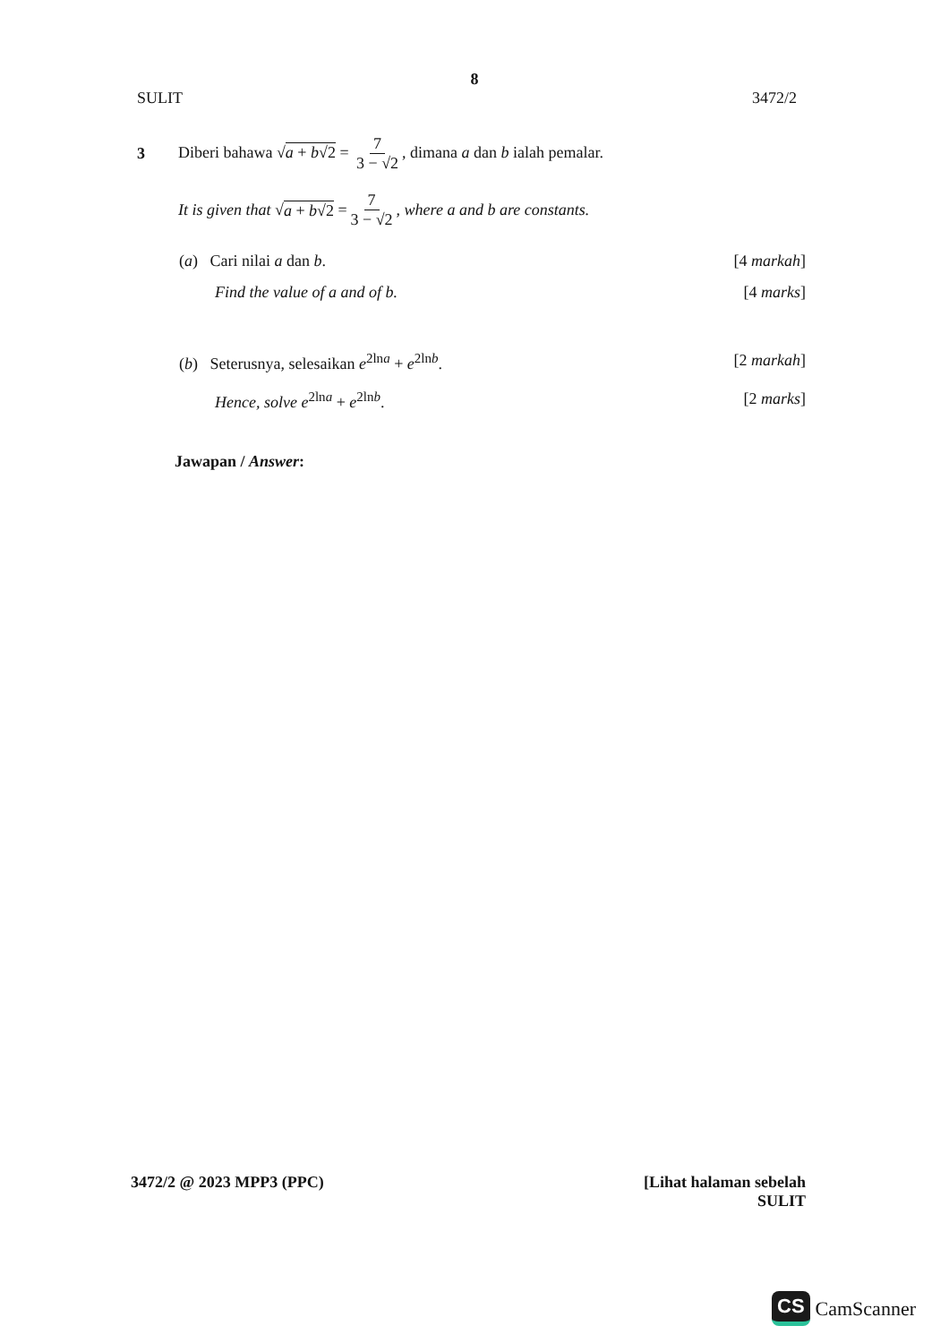8
SULIT 3472/2
3 Diberi bahawa √a + b√2 = 7 3 − √2, dimana a dan b ialah pemalar.
It is given that √ a + b√2 = 7 3 − √2, where a and b are constants.
(a) Cari nilai a dan b. [4 markah]
Find the value of a and of b. [4 marks]
(b) Seterusnya, selesaikan e<sup>2lna</sup> + e<sup>2lnb</sup>. [2 markah]
Hence, solve e<sup>2lna</sup> + e<sup>2lnb</sup>. [2 marks]
Jawapan / Answer:
3472/2 @ 2023 MPP3 (PPC) [Lihat halaman sebelah
SULIT
CS CamScanner